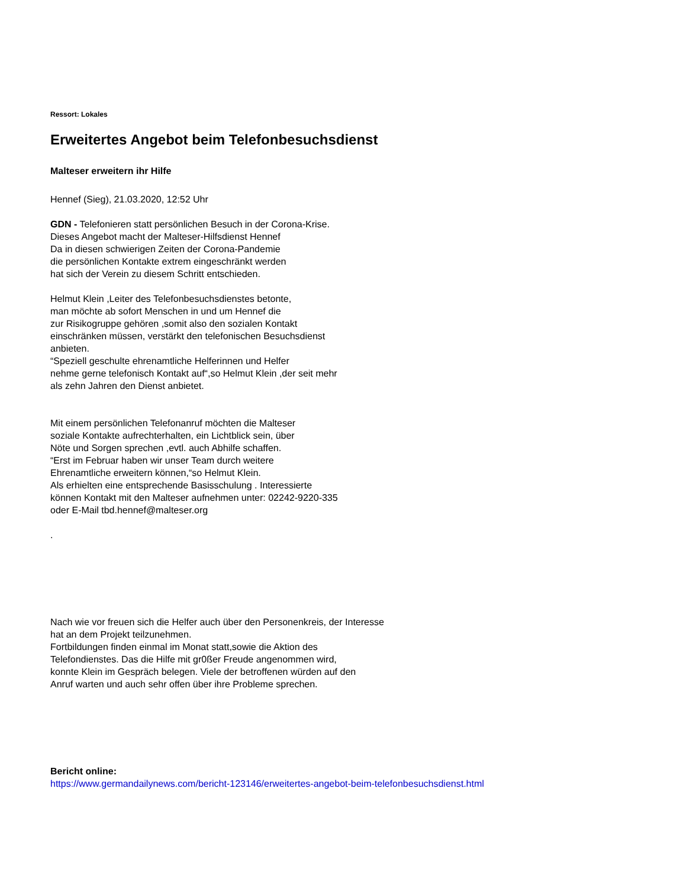Ressort: Lokales
Erweitertes Angebot beim Telefonbesuchsdienst
Malteser erweitern ihr Hilfe
Hennef (Sieg), 21.03.2020, 12:52 Uhr
GDN - Telefonieren statt persönlichen Besuch in der Corona-Krise.
Dieses Angebot macht der Malteser-Hilfsdienst Hennef
Da in diesen schwierigen Zeiten der Corona-Pandemie
die persönlichen Kontakte extrem eingeschränkt werden
hat sich der Verein zu diesem Schritt entschieden.
Helmut Klein ,Leiter des Telefonbesuchsdienstes betonte,
man möchte ab sofort Menschen in und um Hennef die
zur Risikogruppe gehören ,somit also den sozialen Kontakt
einschränken müssen, verstärkt den telefonischen Besuchsdienst
anbieten.
“Speziell geschulte ehrenamtliche Helferinnen und Helfer
nehme gerne telefonisch Kontakt auf“,so Helmut Klein ,der seit mehr
als zehn Jahren den Dienst anbietet.
Mit einem persönlichen Telefonanruf möchten die Malteser
soziale Kontakte aufrechterhalten, ein Lichtblick sein, über
Nöte und Sorgen sprechen ,evtl. auch Abhilfe schaffen.
“Erst im Februar haben wir unser Team durch weitere
Ehrenamtliche erweitern können,“so Helmut Klein.
Als erhielten eine entsprechende Basisschulung . Interessierte
können Kontakt mit den Malteser aufnehmen unter: 02242-9220-335
oder E-Mail tbd.hennef@malteser.org
.
Nach wie vor freuen sich die Helfer auch über den Personenkreis, der Interesse
hat an dem Projekt teilzunehmen.
Fortbildungen finden einmal im Monat statt,sowie die Aktion des
Telefondienstes. Das die Hilfe mit gr0ßer Freude angenommen wird,
konnte Klein im Gespräch belegen. Viele der betroffenen würden auf den
Anruf warten und auch sehr offen über ihre Probleme sprechen.
Bericht online:
https://www.germandailynews.com/bericht-123146/erweitertes-angebot-beim-telefonbesuchsdienst.html